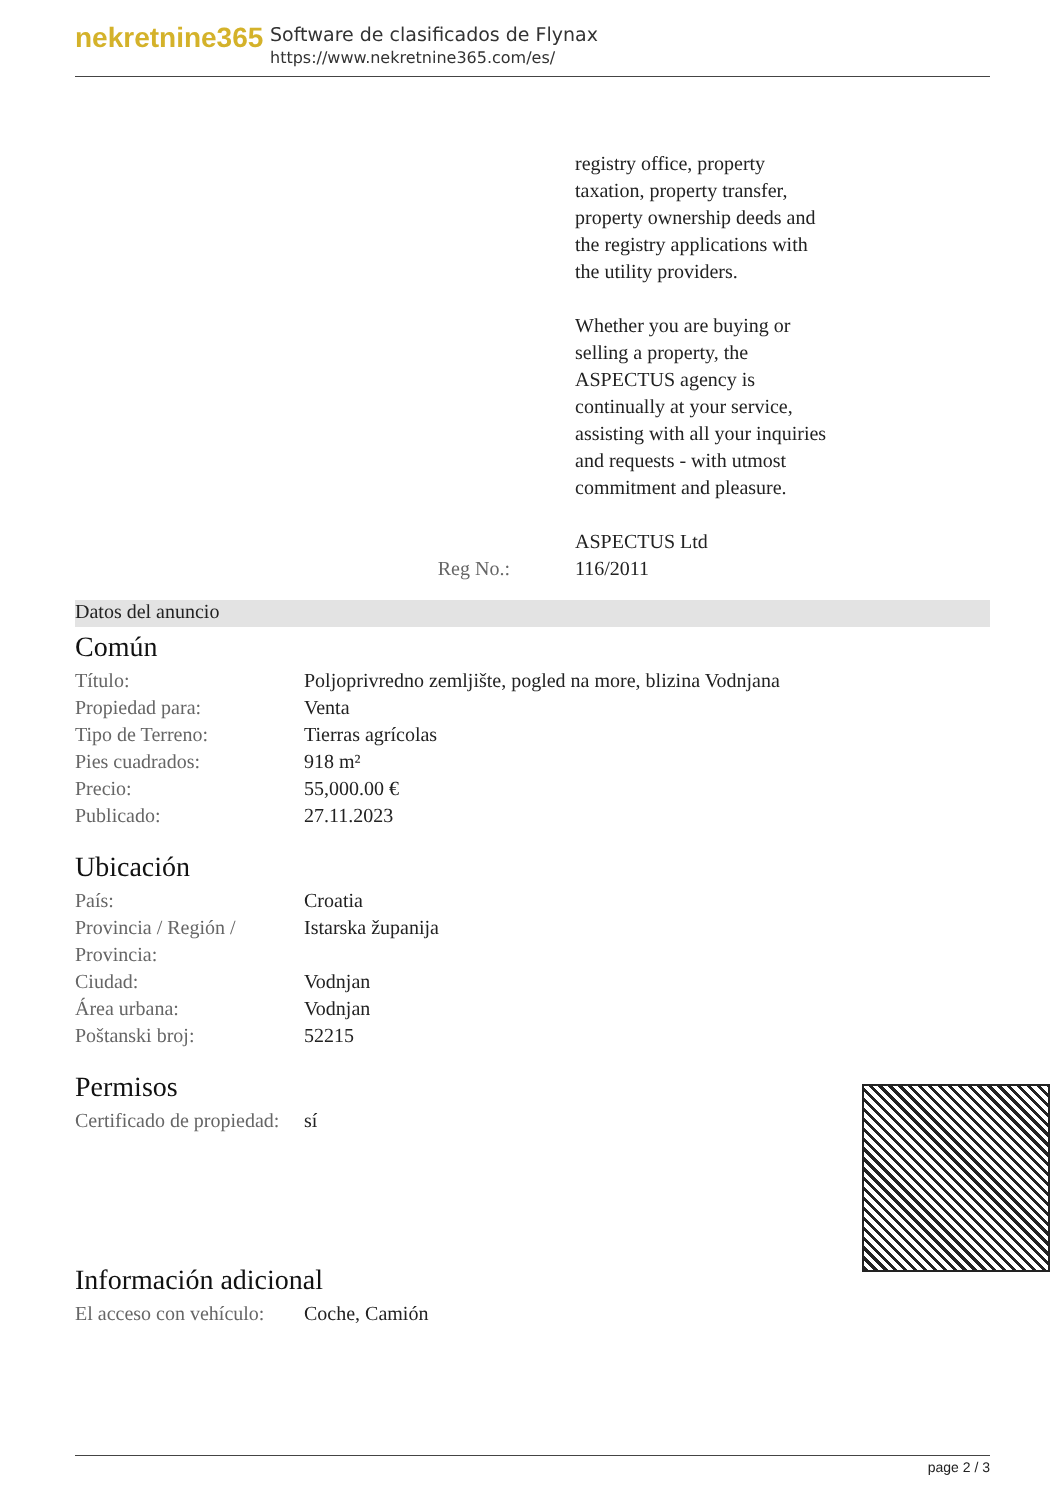nekretnine365
Software de clasificados de Flynax
https://www.nekretnine365.com/es/
Reg No.: registry office, property
taxation, property transfer,
property ownership deeds and
the registry applications with
the utility providers.
Whether you are buying or
selling a property, the
ASPECTUS agency is
continually at your service,
assisting with all your inquiries
and requests - with utmost
commitment and pleasure.
ASPECTUS Ltd
116/2011
Datos del anuncio
Común
| Título: | Poljoprivredno zemljište, pogled na more, blizina Vodnjana |
| Propiedad para: | Venta |
| Tipo de Terreno: | Tierras agrícolas |
| Pies cuadrados: | 918 m² |
| Precio: | 55,000.00 € |
| Publicado: | 27.11.2023 |
Ubicación
| País: | Croatia |
| Provincia / Región / Provincia: | Istarska županija |
| Ciudad: | Vodnjan |
| Área urbana: | Vodnjan |
| Poštanski broj: | 52215 |
Permisos
| Certificado de propiedad: | sí |
Información adicional
| El acceso con vehículo: | Coche, Camión |
page 2 / 3